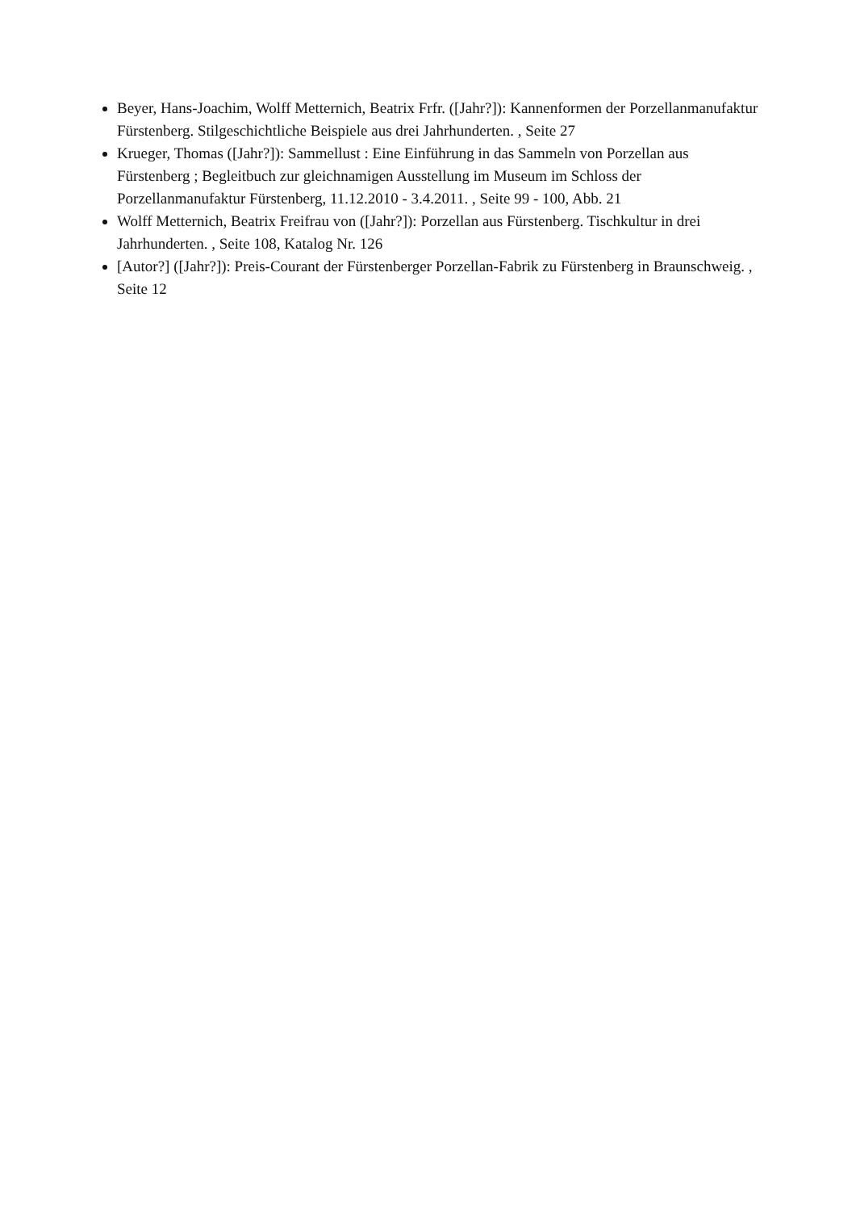Beyer, Hans-Joachim, Wolff Metternich, Beatrix Frfr. ([Jahr?]): Kannenformen der Porzellanmanufaktur Fürstenberg. Stilgeschichtliche Beispiele aus drei Jahrhunderten. , Seite 27
Krueger, Thomas ([Jahr?]): Sammellust : Eine Einführung in das Sammeln von Porzellan aus Fürstenberg ; Begleitbuch zur gleichnamigen Ausstellung im Museum im Schloss der Porzellanmanufaktur Fürstenberg, 11.12.2010 - 3.4.2011. , Seite 99 - 100, Abb. 21
Wolff Metternich, Beatrix Freifrau von ([Jahr?]): Porzellan aus Fürstenberg. Tischkultur in drei Jahrhunderten. , Seite 108, Katalog Nr. 126
[Autor?] ([Jahr?]): Preis-Courant der Fürstenberger Porzellan-Fabrik zu Fürstenberg in Braunschweig. , Seite 12